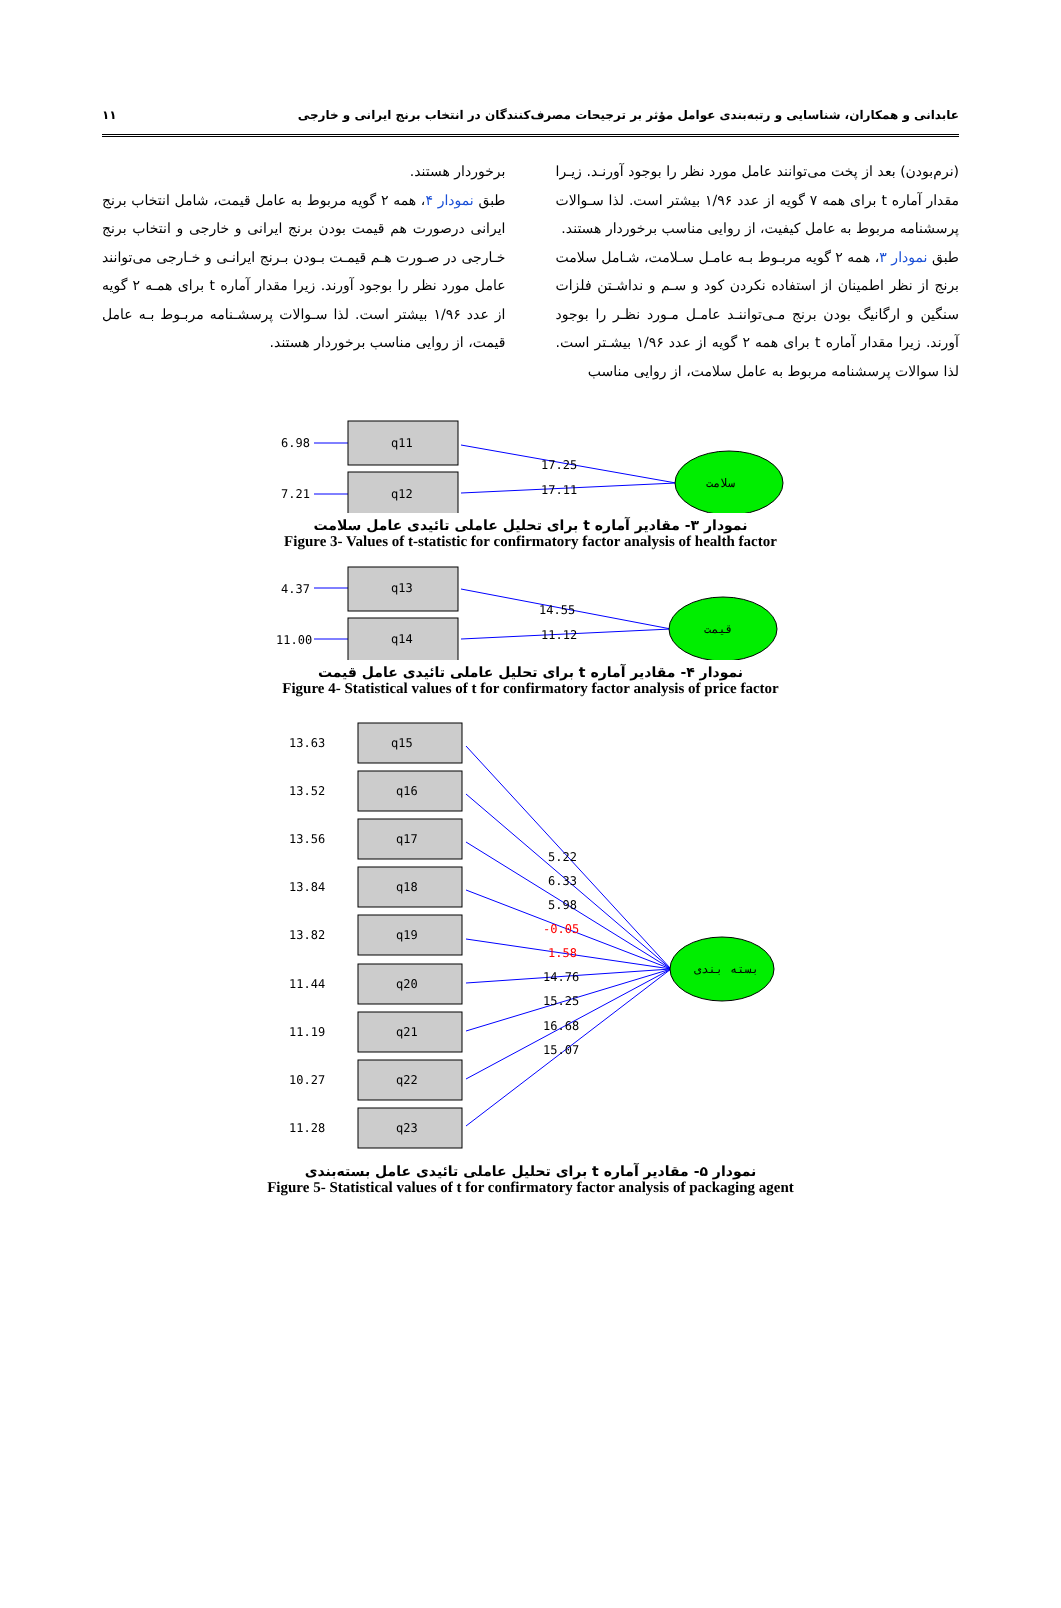عابدانی و همکاران، شناسایی و رتبه‌بندی عوامل مؤثر بر ترجیحات مصرف‌کنندگان در انتخاب برنج ایرانی و خارجی ۱۱
(نرم‌بودن) بعد از پخت می‌توانند عامل مورد نظر را بوجود آورنـد. زیـرا مقدار آماره t برای همه ۷ گویه از عدد ۱/۹۶ بیشتر است. لذا سـوالات پرسشنامه مربوط به عامل کیفیت، از روایی مناسب برخوردار هستند.
طبق نمودار ۳، همه ۲ گویه مربـوط بـه عامـل سـلامت، شـامل سلامت برنج از نظر اطمینان از استفاده نکردن کود و سـم و نداشـتن فلزات سنگین و ارگانیگ بودن برنج مـی‌تواننـد عامـل مـورد نظـر را بوجود آورند. زیرا مقدار آماره t برای همه ۲ گویه از عدد ۱/۹۶ بیشـتر است. لذا سوالات پرسشنامه مربوط به عامل سلامت، از روایی مناسب
برخوردار هستند.
طبق نمودار ۴، همه ۲ گویه مربوط به عامل قیمت، شامل انتخاب برنج ایرانی درصورت هم قیمت بودن برنج ایرانی و خارجی و انتخاب برنج خـارجی در صـورت هـم قیمـت بـودن بـرنج ایرانـی و خـارجی می‌توانند عامل مورد نظر را بوجود آورند. زیرا مقدار آماره t برای همـه ۲ گویه از عدد ۱/۹۶ بیشتر است. لذا سـوالات پرسشـنامه مربـوط بـه عامل قیمت، از روایی مناسب برخوردار هستند.
6.98
q11
7.21
q12
17.25
17.11
سلامت
نمودار ۳- مقادیر آماره t برای تحلیل عاملی تائیدی عامل سلامت
Figure 3- Values of t-statistic for confirmatory factor analysis of health factor
4.37
q13
11.00
q14
14.55
11.12
قیمت
نمودار ۴- مقادیر آماره t برای تحلیل عاملی تائیدی عامل قیمت
Figure 4- Statistical values of t for confirmatory factor analysis of price factor
13.63
q15
13.52
q16
13.56
q17
13.84
q18
13.82
q19
11.44
q20
11.19
q21
10.27
q22
11.28
q23
5.22
6.33
5.98
-0.05
1.58
14.76
15.25
16.68
15.07
بسته بندی
نمودار ۵- مقادیر آماره t برای تحلیل عاملی تائیدی عامل بسته‌بندی
Figure 5- Statistical values of t for confirmatory factor analysis of packaging agent